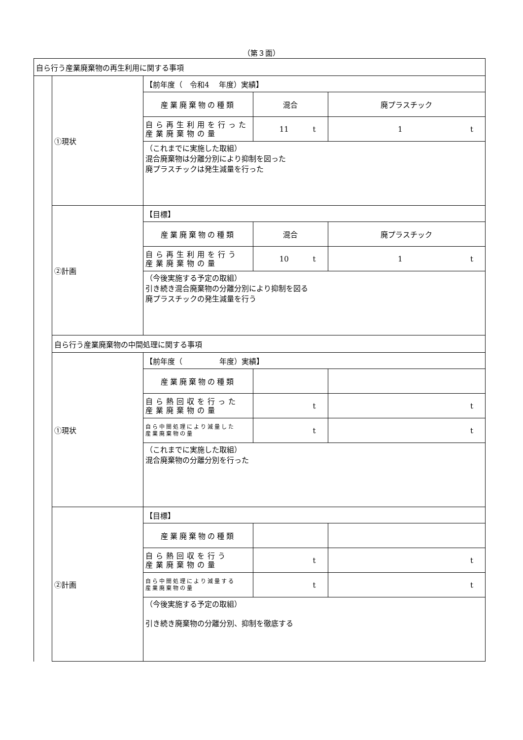（第３面）
| 自ら行う産業廃棄物の再生利用に関する事項 | | | | |
| | ①現状 | 【前年度（ 令和4 年度）実績】 | | |
| | | 産業廃棄物の種類 | 混合 | 廃プラスチック |
| | | 自ら再生利用を行った 産業廃棄物の量 | 11 t | 1 t |
| | | （これまでに実施した取組） 混合廃棄物は分離分別により抑制を図った 廃プラスチックは発生減量を行った | | |
| | ②計画 | 【目標】 | | |
| | | 産業廃棄物の種類 | 混合 | 廃プラスチック |
| | | 自ら再生利用を行う 産業廃棄物の量 | 10 t | 1 t |
| | | （今後実施する予定の取組） 引き続き混合廃棄物の分離分別により抑制を図る 廃プラスチックの発生減量を行う | | |
| | 自ら行う産業廃棄物の中間処理に関する事項 | | | |
| | ①現状 | 【前年度（ 年度）実績】 | | |
| | | 産業廃棄物の種類 | | |
| | | 自ら熱回収を行った 産業廃棄物の量 | t | t |
| | | 自ら中間処理により減量した 産業廃棄物の量 | t | t |
| | | （これまでに実施した取組） 混合廃棄物の分離分別を行った | | |
| | ②計画 | 【目標】 | | |
| | | 産業廃棄物の種類 | | |
| | | 自ら熱回収を行う 産業廃棄物の量 | t | t |
| | | 自ら中間処理により減量する 産業廃棄物の量 | t | t |
| | | （今後実施する予定の取組） 引き続き廃棄物の分離分別、抑制を徹底する | | |